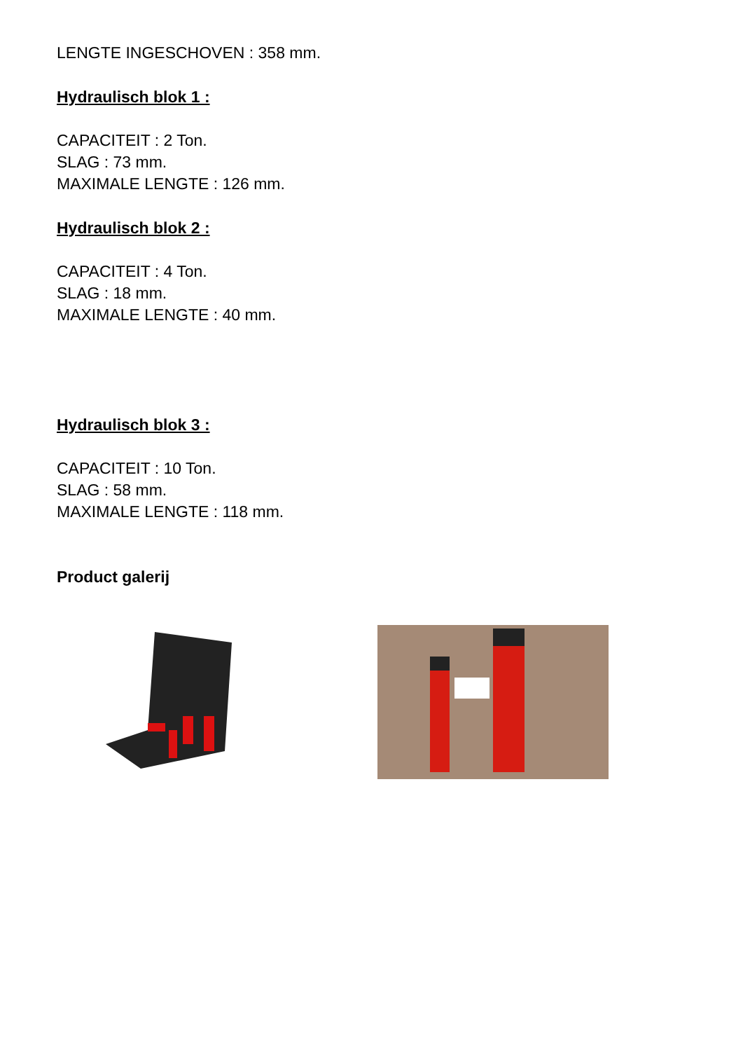LENGTE INGESCHOVEN : 358 mm.
Hydraulisch blok 1 :
CAPACITEIT : 2 Ton.
SLAG : 73 mm.
MAXIMALE LENGTE : 126 mm.
Hydraulisch blok 2 :
CAPACITEIT : 4 Ton.
SLAG : 18 mm.
MAXIMALE LENGTE : 40 mm.
Hydraulisch blok 3 :
CAPACITEIT : 10 Ton.
SLAG : 58 mm.
MAXIMALE LENGTE : 118 mm.
Product galerij